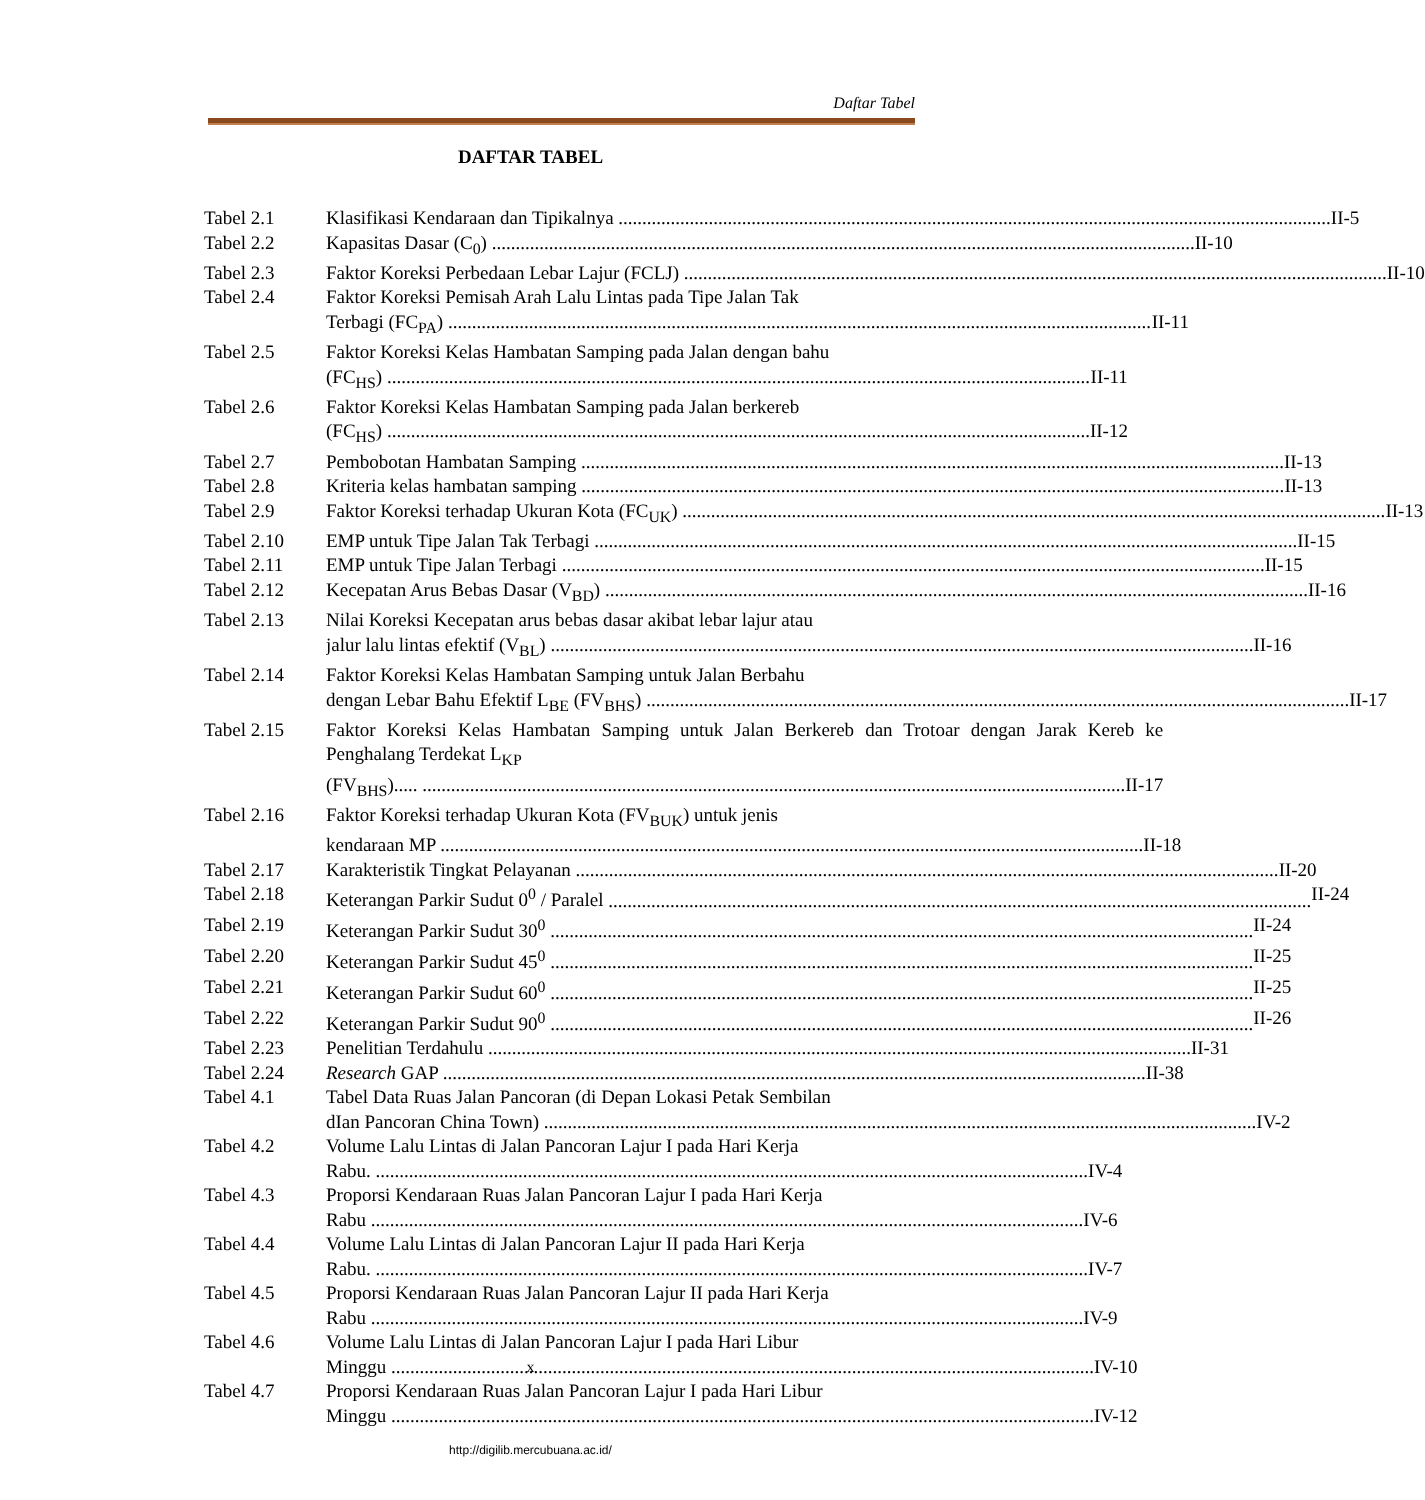Daftar Tabel
DAFTAR TABEL
Tabel 2.1 Klasifikasi Kendaraan dan Tipikalnya II-5
Tabel 2.2 Kapasitas Dasar (C<sub>0</sub>) II-10
Tabel 2.3 Faktor Koreksi Perbedaan Lebar Lajur (FCLJ) II-10
Tabel 2.4 Faktor Koreksi Pemisah Arah Lalu Lintas pada Tipe Jalan Tak
Terbagi (FC<sub>PA</sub>) II-11
Tabel 2.5 Faktor Koreksi Kelas Hambatan Samping pada Jalan dengan bahu
(FC<sub>HS</sub>) II-11
Tabel 2.6 Faktor Koreksi Kelas Hambatan Samping pada Jalan berkereb
(FC<sub>HS</sub>) II-12
Tabel 2.7 Pembobotan Hambatan Samping II-13
Tabel 2.8 Kriteria kelas hambatan samping II-13
Tabel 2.9 Faktor Koreksi terhadap Ukuran Kota (FC<sub>UK</sub>) II-13
Tabel 2.10 EMP untuk Tipe Jalan Tak Terbagi II-15
Tabel 2.11 EMP untuk Tipe Jalan Terbagi II-15
Tabel 2.12 Kecepatan Arus Bebas Dasar (V<sub>BD</sub>) II-16
Tabel 2.13 Nilai Koreksi Kecepatan arus bebas dasar akibat lebar lajur atau
jalur lalu lintas efektif (V<sub>BL</sub>) II-16
Tabel 2.14 Faktor Koreksi Kelas Hambatan Samping untuk Jalan Berbahu
dengan Lebar Bahu Efektif L<sub>BE</sub> (FV<sub>BHS</sub>) II-17
Tabel 2.15 Faktor Koreksi Kelas Hambatan Samping untuk Jalan Berkereb dan Trotoar dengan Jarak Kereb ke Penghalang Terdekat L<sub>KP</sub>
(FV<sub>BHS</sub>)..... II-17
Tabel 2.16 Faktor Koreksi terhadap Ukuran Kota (FV<sub>BUK</sub>) untuk jenis
kendaraan MP II-18
Tabel 2.17 Karakteristik Tingkat Pelayanan II-20
Tabel 2.18 Keterangan Parkir Sudut 0<sup>0</sup> / Paralel II-24
Tabel 2.19 Keterangan Parkir Sudut 30<sup>0</sup> II-24
Tabel 2.20 Keterangan Parkir Sudut 45<sup>0</sup> II-25
Tabel 2.21 Keterangan Parkir Sudut 60<sup>0</sup> II-25
Tabel 2.22 Keterangan Parkir Sudut 90<sup>0</sup> II-26
Tabel 2.23 Penelitian Terdahulu II-31
Tabel 2.24 Research GAP II-38
Tabel 4.1 Tabel Data Ruas Jalan Pancoran (di Depan Lokasi Petak Sembilan
dIan Pancoran China Town) IV-2
Tabel 4.2 Volume Lalu Lintas di Jalan Pancoran Lajur I pada Hari Kerja
Rabu. IV-4
Tabel 4.3 Proporsi Kendaraan Ruas Jalan Pancoran Lajur I pada Hari Kerja
Rabu IV-6
Tabel 4.4 Volume Lalu Lintas di Jalan Pancoran Lajur II pada Hari Kerja
Rabu. IV-7
Tabel 4.5 Proporsi Kendaraan Ruas Jalan Pancoran Lajur II pada Hari Kerja
Rabu IV-9
Tabel 4.6 Volume Lalu Lintas di Jalan Pancoran Lajur I pada Hari Libur
Minggu IV-10
Tabel 4.7 Proporsi Kendaraan Ruas Jalan Pancoran Lajur I pada Hari Libur
Minggu IV-12
x
http://digilib.mercubuana.ac.id/